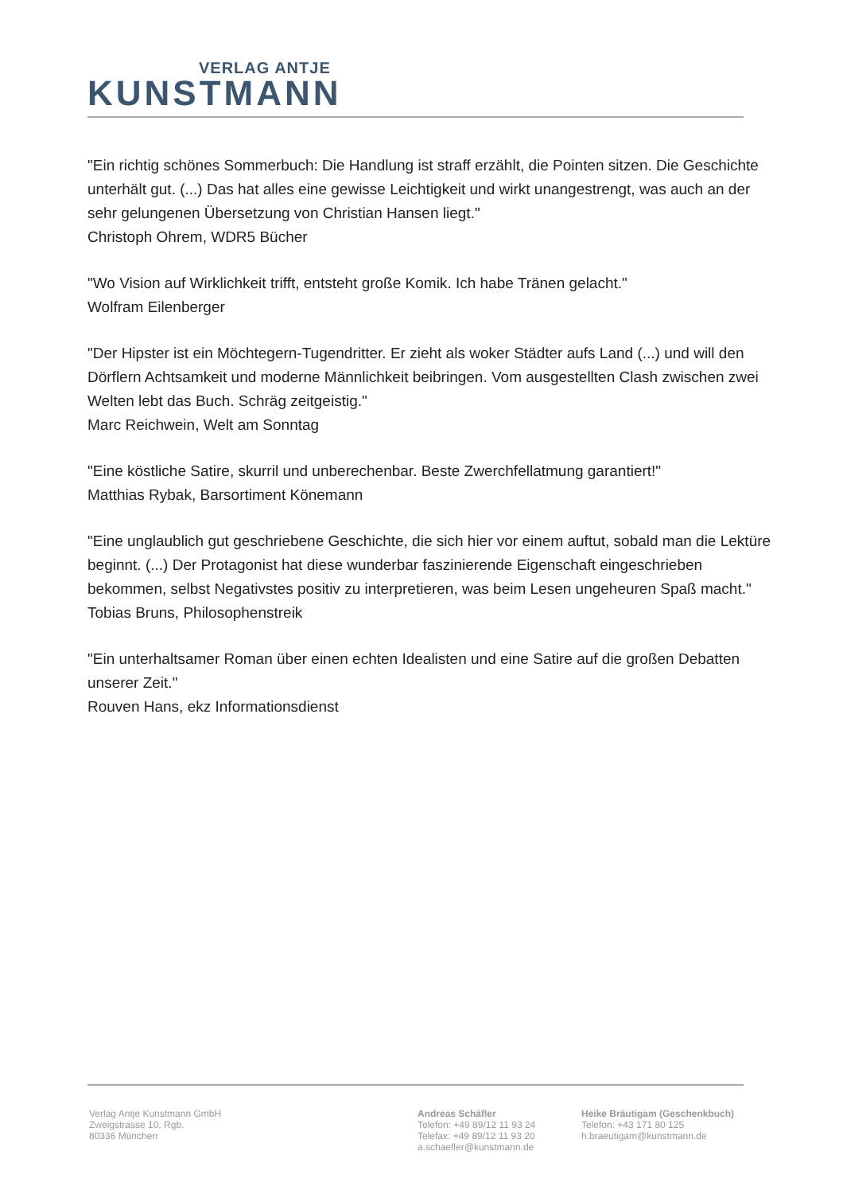VERLAG ANTJE
KUNSTMANN
"Ein richtig schönes Sommerbuch: Die Handlung ist straff erzählt, die Pointen sitzen. Die Geschichte unterhält gut. (...) Das hat alles eine gewisse Leichtigkeit und wirkt unangestrengt, was auch an der sehr gelungenen Übersetzung von Christian Hansen liegt."
Christoph Ohrem, WDR5 Bücher
"Wo Vision auf Wirklichkeit trifft, entsteht große Komik. Ich habe Tränen gelacht."
Wolfram Eilenberger
"Der Hipster ist ein Möchtegern-Tugendritter. Er zieht als woker Städter aufs Land (...) und will den Dörflern Achtsamkeit und moderne Männlichkeit beibringen. Vom ausgestellten Clash zwischen zwei Welten lebt das Buch. Schräg zeitgeistig."
Marc Reichwein, Welt am Sonntag
"Eine köstliche Satire, skurril und unberechenbar. Beste Zwerchfellatmung garantiert!"
Matthias Rybak, Barsortiment Könemann
"Eine unglaublich gut geschriebene Geschichte, die sich hier vor einem auftut, sobald man die Lektüre beginnt. (...) Der Protagonist hat diese wunderbar faszinierende Eigenschaft eingeschrieben bekommen, selbst Negativstes positiv zu interpretieren, was beim Lesen ungeheuren Spaß macht."
Tobias Bruns, Philosophenstreik
"Ein unterhaltsamer Roman über einen echten Idealisten und eine Satire auf die großen Debatten unserer Zeit."
Rouven Hans, ekz Informationsdienst
Verlag Antje Kunstmann GmbH
Zweigstrasse 10, Rgb.
80336 München
Andreas Schäfler
Telefon: +49 89/12 11 93 24
Telefax: +49 89/12 11 93 20
a.schaefler@kunstmann.de
Heike Bräutigam (Geschenkbuch)
Telefon: +43 171 80 125
h.braeutigam@kunstmann.de